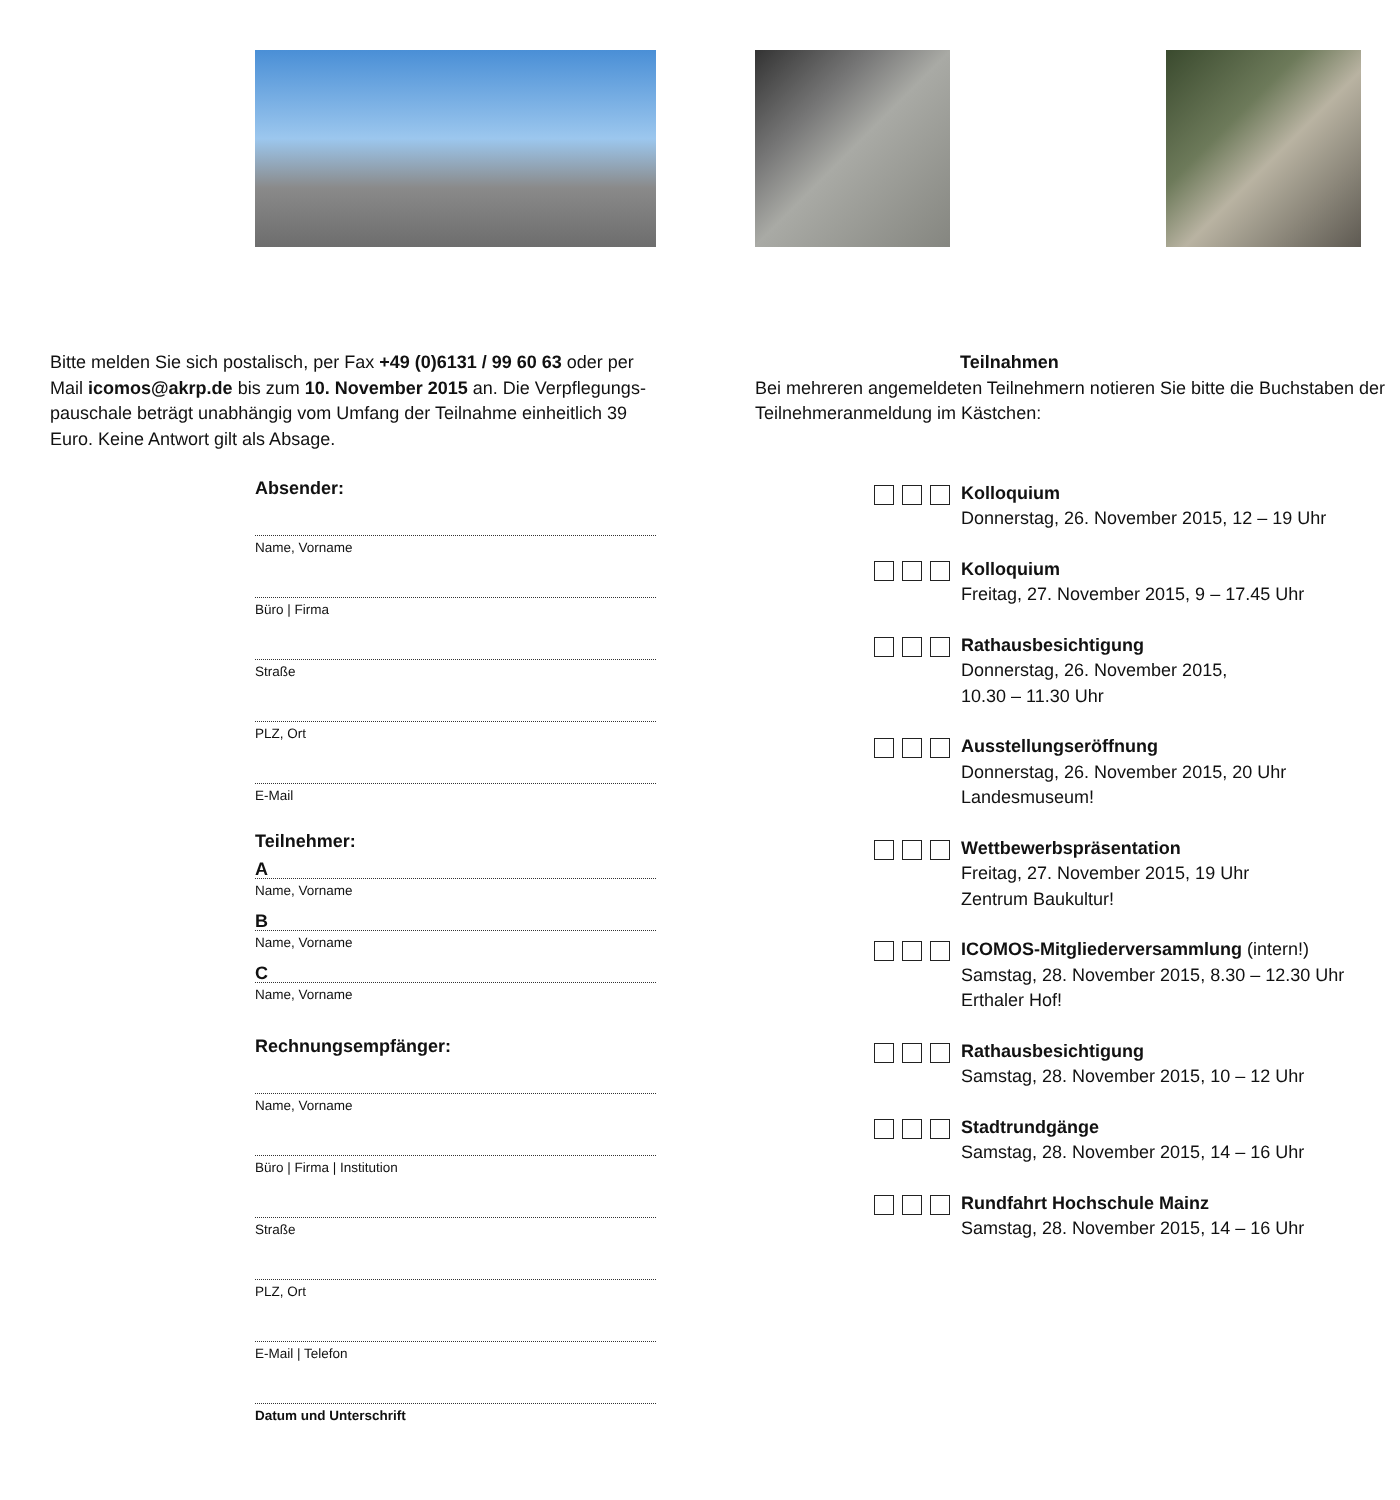Bitte melden Sie sich postalisch, per Fax +49 (0)6131 / 99 60 63 oder per Mail icomos@akrp.de bis zum 10. November 2015 an. Die Verpflegungs­pauschale beträgt unabhängig vom Umfang der Teilnahme einheitlich 39 Euro. Keine Antwort gilt als Absage.
Absender:
Name, Vorname
Büro | Firma
Straße
PLZ, Ort
E-Mail
Teilnehmer:
A
Name, Vorname
B
Name, Vorname
C
Name, Vorname
Rechnungsempfänger:
Name, Vorname
Büro | Firma | Institution
Straße
PLZ, Ort
E-Mail | Telefon
Datum und Unterschrift
Teilnahmen
Bei mehreren angemeldeten Teilnehmern notieren Sie bitte die Buchstaben der Teilnehmeranmeldung im Kästchen:
Kolloquium
Donnerstag, 26. November 2015, 12 – 19 Uhr
Kolloquium
Freitag, 27. November 2015, 9 – 17.45 Uhr
Rathausbesichtigung
Donnerstag, 26. November 2015,
10.30 – 11.30 Uhr
Ausstellungseröffnung
Donnerstag, 26. November 2015, 20 Uhr
Landesmuseum!
Wettbewerbspräsentation
Freitag, 27. November 2015, 19 Uhr
Zentrum Baukultur!
ICOMOS-Mitgliederversammlung (intern!)
Samstag, 28. November 2015, 8.30 – 12.30 Uhr
Erthaler Hof!
Rathausbesichtigung
Samstag, 28. November 2015, 10 – 12 Uhr
Stadtrundgänge
Samstag, 28. November 2015, 14 – 16 Uhr
Rundfahrt Hochschule Mainz
Samstag, 28. November 2015, 14 – 16 Uhr